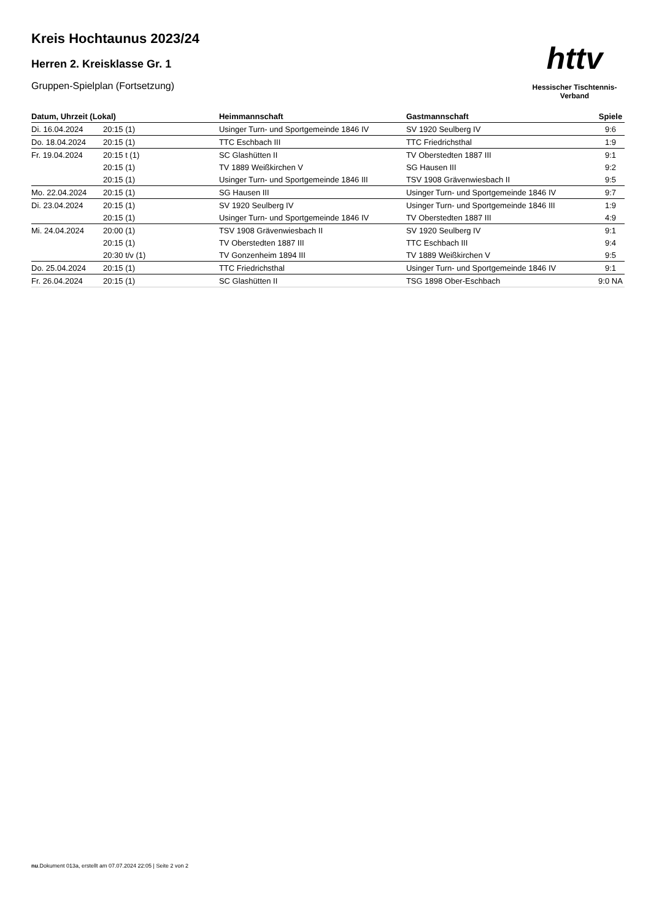Kreis Hochtaunus 2023/24
Herren 2. Kreisklasse Gr. 1
Gruppen-Spielplan (Fortsetzung)
httv
Hessischer Tischtennis-Verband
| Datum, Uhrzeit (Lokal) | | Heimmannschaft | Gastmannschaft | Spiele |
| --- | --- | --- | --- | --- |
| Di. 16.04.2024 | 20:15 (1) | Usinger Turn- und Sportgemeinde 1846 IV | SV 1920 Seulberg IV | 9:6 |
| Do. 18.04.2024 | 20:15 (1) | TTC Eschbach III | TTC Friedrichsthal | 1:9 |
| Fr. 19.04.2024 | 20:15 t (1) | SC Glashütten II | TV Oberstedten 1887 III | 9:1 |
| | 20:15 (1) | TV 1889 Weißkirchen V | SG Hausen III | 9:2 |
| | 20:15 (1) | Usinger Turn- und Sportgemeinde 1846 III | TSV 1908 Grävenwiesbach II | 9:5 |
| Mo. 22.04.2024 | 20:15 (1) | SG Hausen III | Usinger Turn- und Sportgemeinde 1846 IV | 9:7 |
| Di. 23.04.2024 | 20:15 (1) | SV 1920 Seulberg IV | Usinger Turn- und Sportgemeinde 1846 III | 1:9 |
| | 20:15 (1) | Usinger Turn- und Sportgemeinde 1846 IV | TV Oberstedten 1887 III | 4:9 |
| Mi. 24.04.2024 | 20:00 (1) | TSV 1908 Grävenwiesbach II | SV 1920 Seulberg IV | 9:1 |
| | 20:15 (1) | TV Oberstedten 1887 III | TTC Eschbach III | 9:4 |
| | 20:30 t/v (1) | TV Gonzenheim 1894 III | TV 1889 Weißkirchen V | 9:5 |
| Do. 25.04.2024 | 20:15 (1) | TTC Friedrichsthal | Usinger Turn- und Sportgemeinde 1846 IV | 9:1 |
| Fr. 26.04.2024 | 20:15 (1) | SC Glashütten II | TSG 1898 Ober-Eschbach | 9:0 NA |
nu.Dokument 013a, erstellt am 07.07.2024 22:05 | Seite 2 von 2